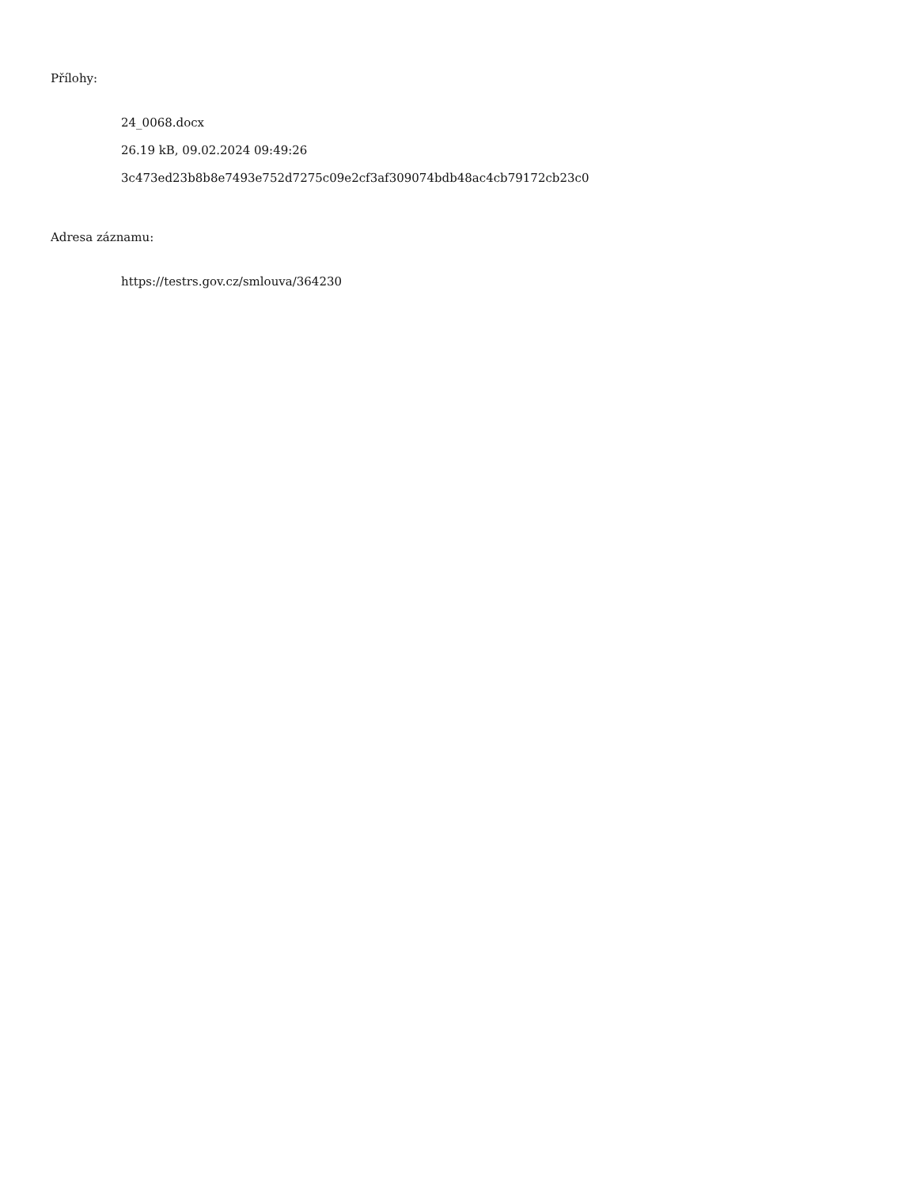Přílohy:
24_0068.docx
26.19 kB, 09.02.2024 09:49:26
3c473ed23b8b8e7493e752d7275c09e2cf3af309074bdb48ac4cb79172cb23c0
Adresa záznamu:
https://testrs.gov.cz/smlouva/364230